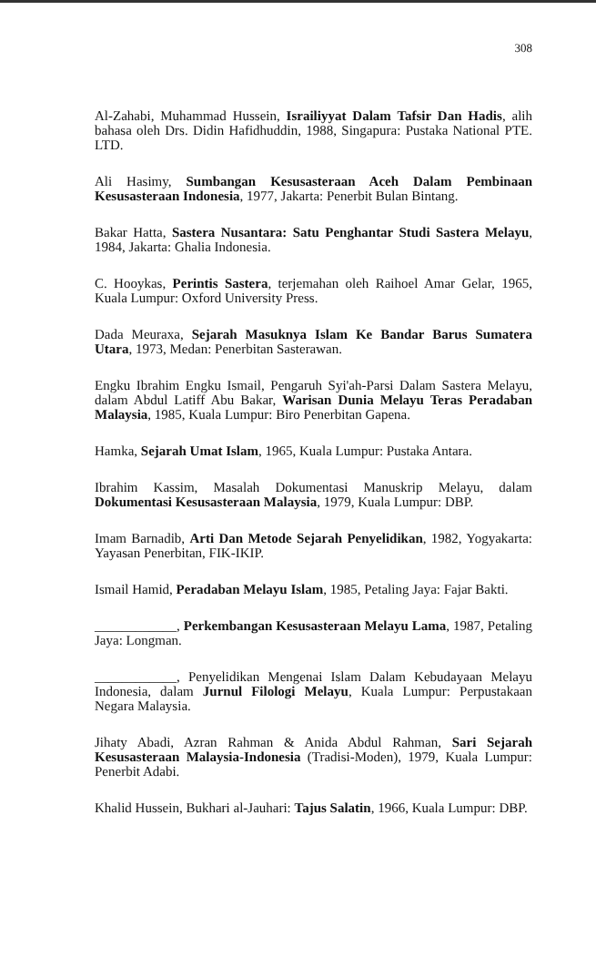308
Al-Zahabi, Muhammad Hussein, Israiliyyat Dalam Tafsir Dan Hadis, alih bahasa oleh Drs. Didin Hafidhuddin, 1988, Singapura: Pustaka National PTE. LTD.
Ali Hasimy, Sumbangan Kesusasteraan Aceh Dalam Pembinaan Kesusasteraan Indonesia, 1977, Jakarta: Penerbit Bulan Bintang.
Bakar Hatta, Sastera Nusantara: Satu Penghantar Studi Sastera Melayu, 1984, Jakarta: Ghalia Indonesia.
C. Hooykas, Perintis Sastera, terjemahan oleh Raihoel Amar Gelar, 1965, Kuala Lumpur: Oxford University Press.
Dada Meuraxa, Sejarah Masuknya Islam Ke Bandar Barus Sumatera Utara, 1973, Medan: Penerbitan Sasterawan.
Engku Ibrahim Engku Ismail, Pengaruh Syi'ah-Parsi Dalam Sastera Melayu, dalam Abdul Latiff Abu Bakar, Warisan Dunia Melayu Teras Peradaban Malaysia, 1985, Kuala Lumpur: Biro Penerbitan Gapena.
Hamka, Sejarah Umat Islam, 1965, Kuala Lumpur: Pustaka Antara.
Ibrahim Kassim, Masalah Dokumentasi Manuskrip Melayu, dalam Dokumentasi Kesusasteraan Malaysia, 1979, Kuala Lumpur: DBP.
Imam Barnadib, Arti Dan Metode Sejarah Penyelidikan, 1982, Yogyakarta: Yayasan Penerbitan, FIK-IKIP.
Ismail Hamid, Peradaban Melayu Islam, 1985, Petaling Jaya: Fajar Bakti.
____________, Perkembangan Kesusasteraan Melayu Lama, 1987, Petaling Jaya: Longman.
____________, Penyelidikan Mengenai Islam Dalam Kebudayaan Melayu Indonesia, dalam Jurnul Filologi Melayu, Kuala Lumpur: Perpustakaan Negara Malaysia.
Jihaty Abadi, Azran Rahman & Anida Abdul Rahman, Sari Sejarah Kesusasteraan Malaysia-Indonesia (Tradisi-Moden), 1979, Kuala Lumpur: Penerbit Adabi.
Khalid Hussein, Bukhari al-Jauhari: Tajus Salatin, 1966, Kuala Lumpur: DBP.